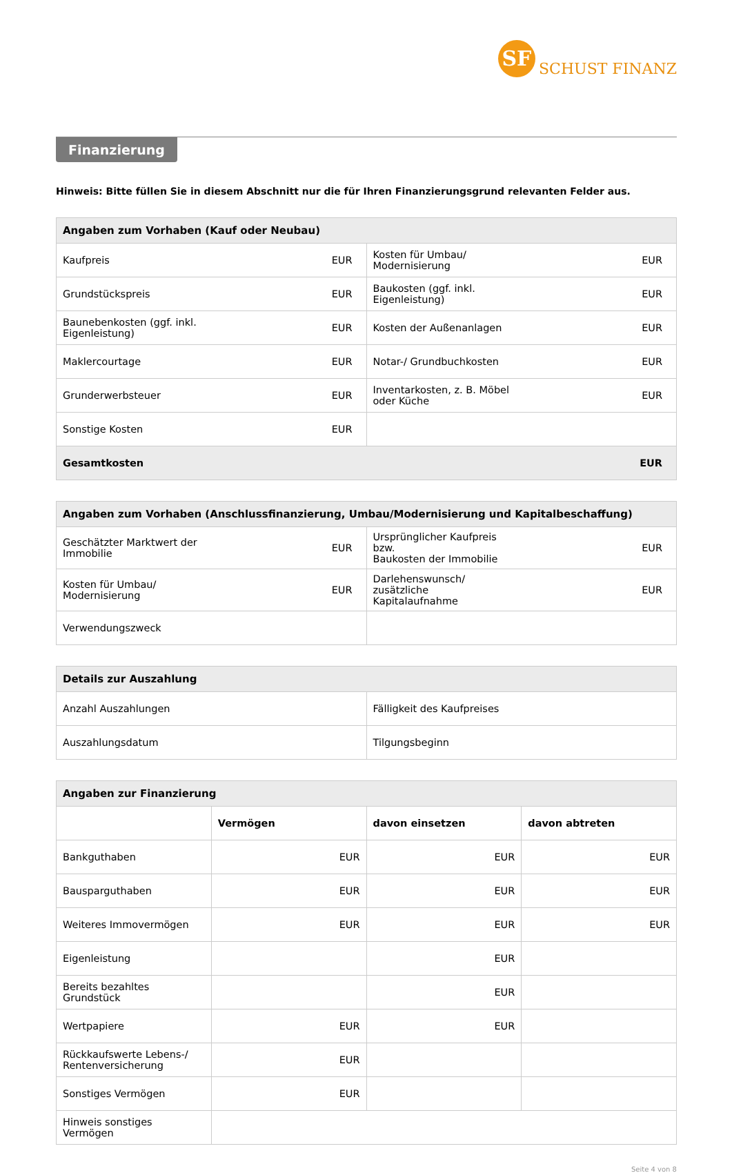SF SCHUST FINANZ
Finanzierung
Hinweis: Bitte füllen Sie in diesem Abschnitt nur die für Ihren Finanzierungsgrund relevanten Felder aus.
| Angaben zum Vorhaben (Kauf oder Neubau) | | | |
| --- | --- | --- | --- |
| Kaufpreis | EUR | Kosten für Umbau/ Modernisierung | EUR |
| Grundstückspreis | EUR | Baukosten (ggf. inkl. Eigenleistung) | EUR |
| Baunebenkosten (ggf. inkl. Eigenleistung) | EUR | Kosten der Außenanlagen | EUR |
| Maklercourtage | EUR | Notar-/ Grundbuchkosten | EUR |
| Grunderwerbsteuer | EUR | Inventarkosten, z. B. Möbel oder Küche | EUR |
| Sonstige Kosten | EUR | | |
| Gesamtkosten | | | EUR |
| Angaben zum Vorhaben (Anschlussfinanzierung, Umbau/Modernisierung und Kapitalbeschaffung) | | | |
| --- | --- | --- | --- |
| Geschätzter Marktwert der Immobilie | EUR | Ursprünglicher Kaufpreis bzw. Baukosten der Immobilie | EUR |
| Kosten für Umbau/ Modernisierung | EUR | Darlehenswunsch/ zusätzliche Kapitalaufnahme | EUR |
| Verwendungszweck | | | |
| Details zur Auszahlung | |
| --- | --- |
| Anzahl Auszahlungen | Fälligkeit des Kaufpreises |
| Auszahlungsdatum | Tilgungsbeginn |
| Angaben zur Finanzierung | | | |
| --- | --- | --- | --- |
| | Vermögen | davon einsetzen | davon abtreten |
| Bankguthaben | EUR | EUR | EUR |
| Bausparguthaben | EUR | EUR | EUR |
| Weiteres Immovermögen | EUR | EUR | EUR |
| Eigenleistung | | EUR | |
| Bereits bezahltes Grundstück | | EUR | |
| Wertpapiere | EUR | EUR | |
| Rückkaufswerte Lebens-/ Rentenversicherung | EUR | | |
| Sonstiges Vermögen | EUR | | |
| Hinweis sonstiges Vermögen | | | |
Seite 4 von 8